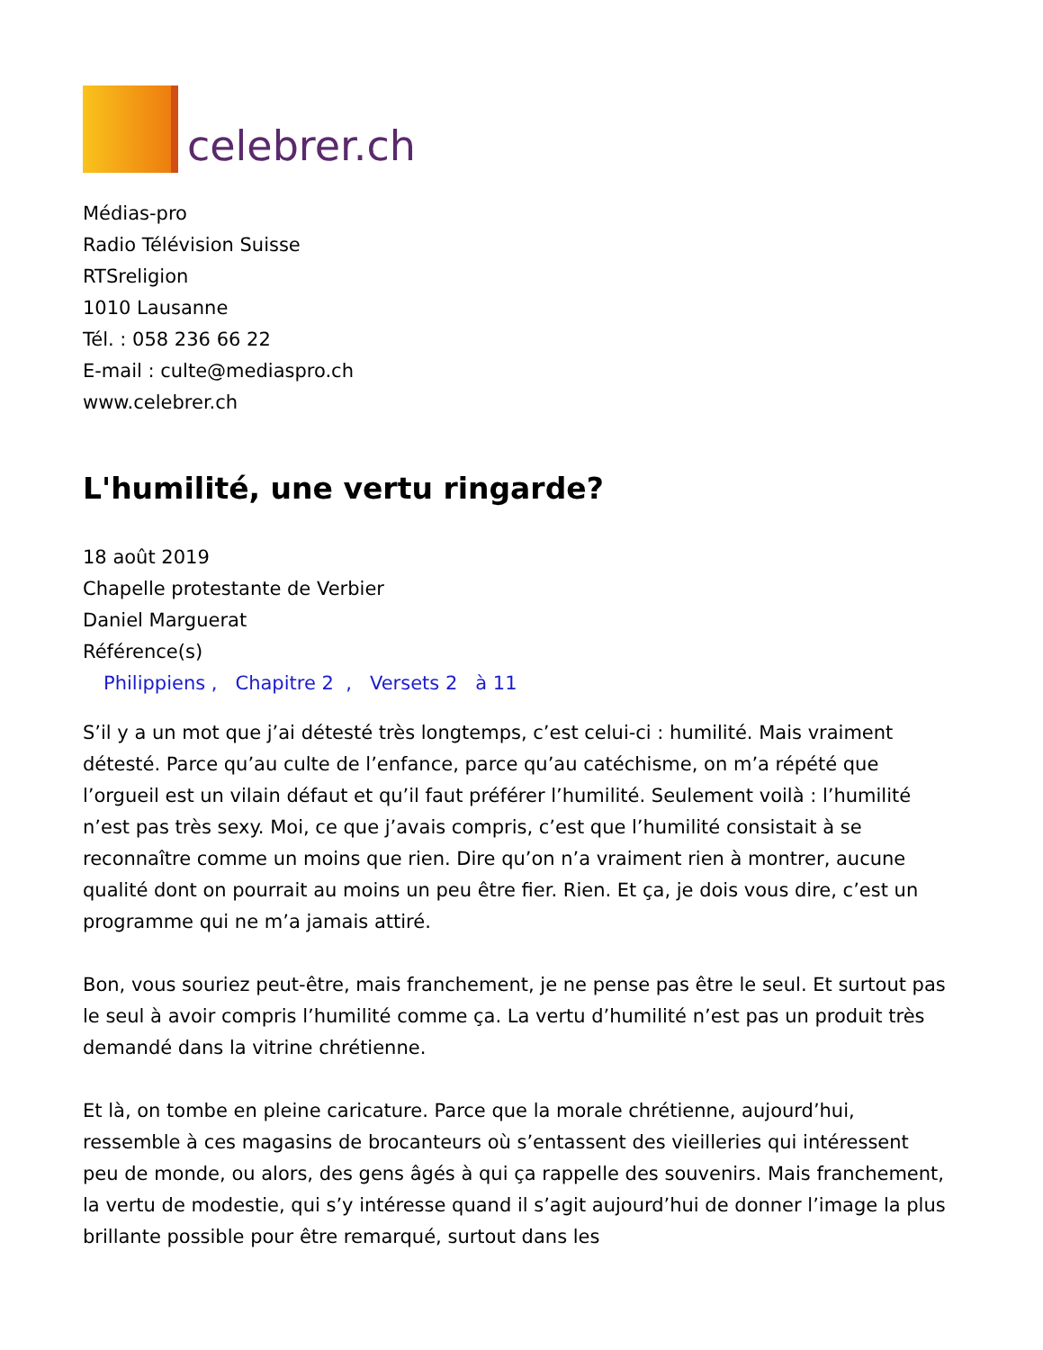celebrer.ch
Médias-pro
Radio Télévision Suisse
RTSreligion
1010 Lausanne
Tél. : 058 236 66 22
E-mail : culte@mediaspro.ch
www.celebrer.ch
L'humilité, une vertu ringarde?
18 août 2019
Chapelle protestante de Verbier
Daniel Marguerat
Référence(s)
Philippiens , Chapitre 2 , Versets 2 à 11
S’il y a un mot que j’ai détesté très longtemps, c’est celui-ci : humilité. Mais vraiment détesté. Parce qu’au culte de l’enfance, parce qu’au catéchisme, on m’a répété que l’orgueil est un vilain défaut et qu’il faut préférer l’humilité. Seulement voilà : l’humilité n’est pas très sexy. Moi, ce que j’avais compris, c’est que l’humilité consistait à se reconnaître comme un moins que rien. Dire qu’on n’a vraiment rien à montrer, aucune qualité dont on pourrait au moins un peu être fier. Rien. Et ça, je dois vous dire, c’est un programme qui ne m’a jamais attiré.
Bon, vous souriez peut-être, mais franchement, je ne pense pas être le seul. Et surtout pas le seul à avoir compris l’humilité comme ça. La vertu d’humilité n’est pas un produit très demandé dans la vitrine chrétienne.
Et là, on tombe en pleine caricature. Parce que la morale chrétienne, aujourd’hui, ressemble à ces magasins de brocanteurs où s’entassent des vieilleries qui intéressent peu de monde, ou alors, des gens âgés à qui ça rappelle des souvenirs. Mais franchement, la vertu de modestie, qui s’y intéresse quand il s’agit aujourd’hui de donner l’image la plus brillante possible pour être remarqué, surtout dans les